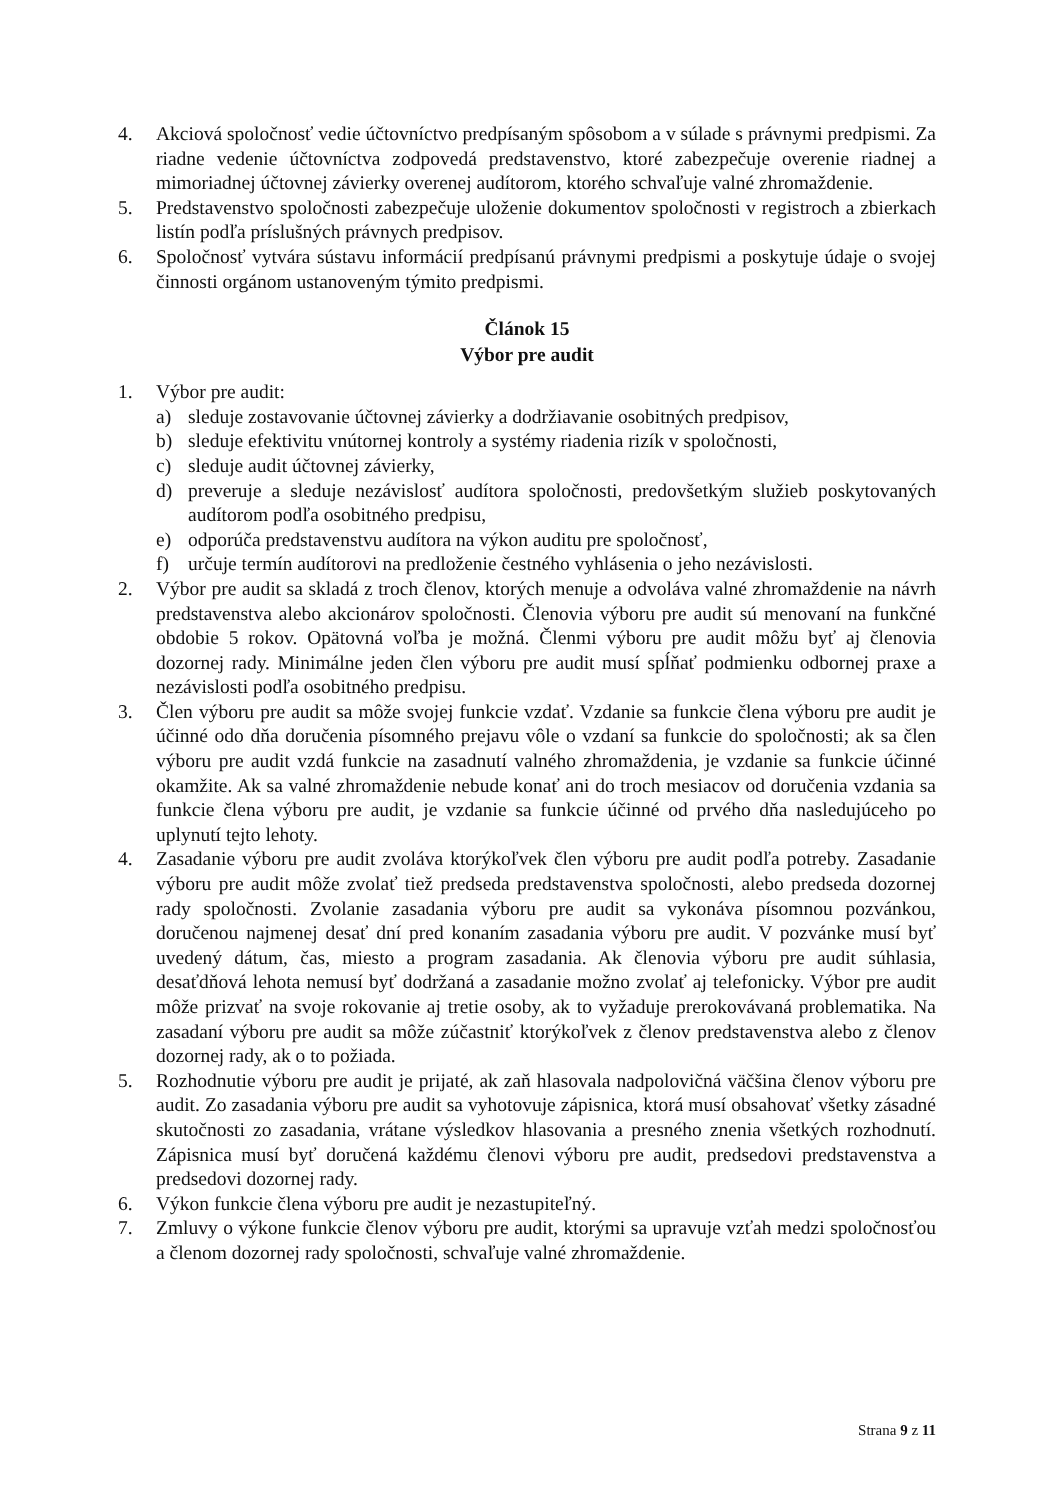4. Akciová spoločnosť vedie účtovníctvo predpísaným spôsobom a v súlade s právnymi predpismi. Za riadne vedenie účtovníctva zodpovedá predstavenstvo, ktoré zabezpečuje overenie riadnej a mimoriadnej účtovnej závierky overenej audítorom, ktorého schvaľuje valné zhromaždenie.
5. Predstavenstvo spoločnosti zabezpečuje uloženie dokumentov spoločnosti v registroch a zbierkach listín podľa príslušných právnych predpisov.
6. Spoločnosť vytvára sústavu informácií predpísanú právnymi predpismi a poskytuje údaje o svojej činnosti orgánom ustanoveným týmito predpismi.
Článok 15
Výbor pre audit
1. Výbor pre audit:
a) sleduje zostavovanie účtovnej závierky a dodržiavanie osobitných predpisov,
b) sleduje efektivitu vnútornej kontroly a systémy riadenia rizík v spoločnosti,
c) sleduje audit účtovnej závierky,
d) preveruje a sleduje nezávislosť audítora spoločnosti, predovšetkým služieb poskytovaných audítorom podľa osobitného predpisu,
e) odporúča predstavenstvu audítora na výkon auditu pre spoločnosť,
f) určuje termín audítorovi na predloženie čestného vyhlásenia o jeho nezávislosti.
2. Výbor pre audit sa skladá z troch členov, ktorých menuje a odvoláva valné zhromaždenie na návrh predstavenstva alebo akcionárov spoločnosti. Členovia výboru pre audit sú menovaní na funkčné obdobie 5 rokov. Opätovná voľba je možná. Členmi výboru pre audit môžu byť aj členovia dozornej rady. Minimálne jeden člen výboru pre audit musí spĺňať podmienku odbornej praxe a nezávislosti podľa osobitného predpisu.
3. Člen výboru pre audit sa môže svojej funkcie vzdať. Vzdanie sa funkcie člena výboru pre audit je účinné odo dňa doručenia písomného prejavu vôle o vzdaní sa funkcie do spoločnosti; ak sa člen výboru pre audit vzdá funkcie na zasadnutí valného zhromaždenia, je vzdanie sa funkcie účinné okamžite. Ak sa valné zhromaždenie nebude konať ani do troch mesiacov od doručenia vzdania sa funkcie člena výboru pre audit, je vzdanie sa funkcie účinné od prvého dňa nasledujúceho po uplynutí tejto lehoty.
4. Zasadanie výboru pre audit zvoláva ktorýkoľvek člen výboru pre audit podľa potreby. Zasadanie výboru pre audit môže zvolať tiež predseda predstavenstva spoločnosti, alebo predseda dozornej rady spoločnosti. Zvolanie zasadania výboru pre audit sa vykonáva písomnou pozvánkou, doručenou najmenej desať dní pred konaním zasadania výboru pre audit. V pozvánke musí byť uvedený dátum, čas, miesto a program zasadania. Ak členovia výboru pre audit súhlasia, desaťdňová lehota nemusí byť dodržaná a zasadanie možno zvolať aj telefonicky. Výbor pre audit môže prizvať na svoje rokovanie aj tretie osoby, ak to vyžaduje prerokovávaná problematika. Na zasadaní výboru pre audit sa môže zúčastniť ktorýkoľvek z členov predstavenstva alebo z členov dozornej rady, ak o to požiada.
5. Rozhodnutie výboru pre audit je prijaté, ak zaň hlasovala nadpolovičná väčšina členov výboru pre audit. Zo zasadania výboru pre audit sa vyhotovuje zápisnica, ktorá musí obsahovať všetky zásadné skutočnosti zo zasadania, vrátane výsledkov hlasovania a presného znenia všetkých rozhodnutí. Zápisnica musí byť doručená každému členovi výboru pre audit, predsedovi predstavenstva a predsedovi dozornej rady.
6. Výkon funkcie člena výboru pre audit je nezastupiteľný.
7. Zmluvy o výkone funkcie členov výboru pre audit, ktorými sa upravuje vzťah medzi spoločnosťou a členom dozornej rady spoločnosti, schvaľuje valné zhromaždenie.
Strana 9 z 11